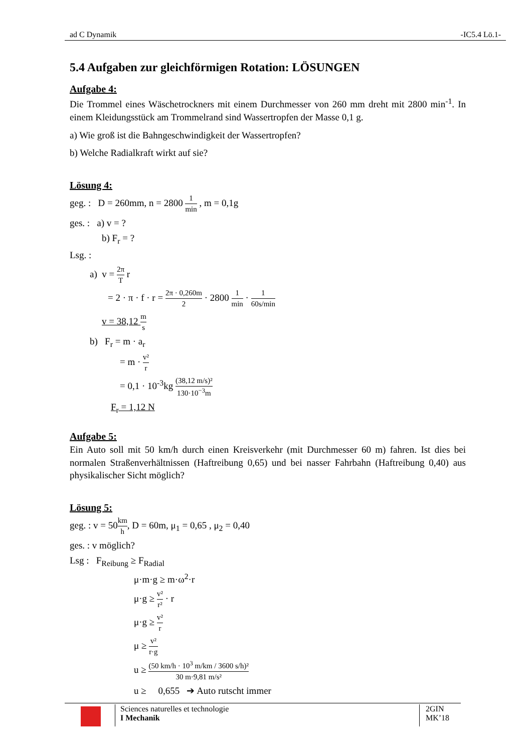ad C Dynamik -IC5.4 Lö.1-
5.4 Aufgaben zur gleichförmigen Rotation: LÖSUNGEN
Aufgabe 4:
Die Trommel eines Wäschetrockners mit einem Durchmesser von 260 mm dreht mit 2800 min<sup>-1</sup>. In einem Kleidungsstück am Trommelrand sind Wassertropfen der Masse 0,1 g.
a) Wie groß ist die Bahngeschwindigkeit der Wassertropfen?
b) Welche Radialkraft wirkt auf sie?
Lösung 4:
geg. : D = 260mm, n = 2800 1 min , m = 0,1g
ges. : a) v = ?
b) F<sub>r</sub> = ?
Lsg. :
a) v = 2π T r
= 2 · π · f · r = 2π · 0,260m 2 · 2800 1 min · 1 60s/min
v = 38,12 m s
b) F<sub>r</sub> = m · a<sub>r</sub>
= m · v² r
= 0,1 · 10<sup>-3</sup>kg (38,12 m/s)² 130·10<sup>−3</sup>m
F<sub>r</sub> = 1,12 N
Aufgabe 5:
Ein Auto soll mit 50 km/h durch einen Kreisverkehr (mit Durchmesser 60 m) fahren. Ist dies bei normalen Straßenverhältnissen (Haftreibung 0,65) und bei nasser Fahrbahn (Haftreibung 0,40) aus physikalischer Sicht möglich?
Lösung 5:
geg. : v = 50km h, D = 60m, μ<sub>1</sub> = 0,65 , μ<sub>2</sub> = 0,40
ges. : v möglich?
Lsg : F<sub>Reibung</sub> ≥ F<sub>Radial</sub>
μ·m·g ≥ m·ω<sup>2</sup>·r
μ·g ≥ v² r² · r
μ·g ≥ v² r
μ ≥ v² r·g
u ≥ (50 km/h · 10<sup>3</sup> m/km / 3600 s/h)² 30 m·9,81 m/s²
u ≥ 0,655 ➔ Auto rutscht immer
Sciences naturelles et technologie
I Mechanik
2GIN
MK’18